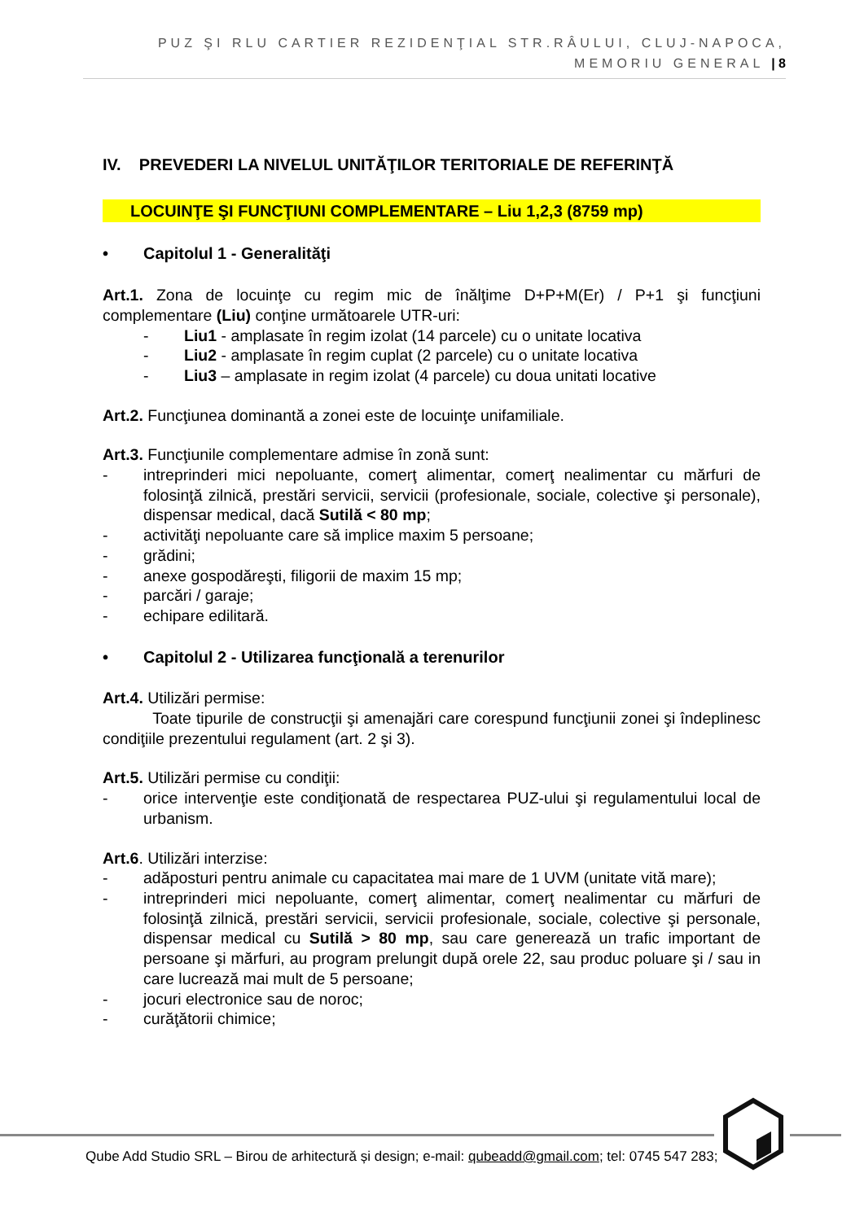PUZ ŞI RLU CARTIER REZIDENŢIAL STR.RÂULUI, CLUJ-NAPOCA,
MEMORIU GENERAL | 8
IV. PREVEDERI LA NIVELUL UNITĂŢILOR TERITORIALE DE REFERINŢĂ
LOCUINŢE ŞI FUNCŢIUNI COMPLEMENTARE – Liu 1,2,3 (8759 mp)
• Capitolul 1 - Generalităţi
Art.1. Zona de locuinţe cu regim mic de înălţime D+P+M(Er) / P+1 şi funcţiuni complementare (Liu) conţine următoarele UTR-uri:
- Liu1 - amplasate în regim izolat (14 parcele) cu o unitate locativa
- Liu2 - amplasate în regim cuplat (2 parcele) cu o unitate locativa
- Liu3 – amplasate in regim izolat (4 parcele) cu doua unitati locative
Art.2. Funcţiunea dominantă a zonei este de locuinţe unifamiliale.
Art.3. Funcţiunile complementare admise în zonă sunt:
- intreprinderi mici nepoluante, comerţ alimentar, comerţ nealimentar cu mărfuri de folosinţă zilnică, prestări servicii, servicii (profesionale, sociale, colective şi personale), dispensar medical, dacă Sutilă < 80 mp;
- activităţi nepoluante care să implice maxim 5 persoane;
- grădini;
- anexe gospodăreşti, filigorii de maxim 15 mp;
- parcări / garaje;
- echipare edilitară.
• Capitolul 2 - Utilizarea funcţională a terenurilor
Art.4. Utilizări permise:
Toate tipurile de construcţii şi amenajări care corespund funcţiunii zonei şi îndeplinesc condiţiile prezentului regulament (art. 2 şi 3).
Art.5. Utilizări permise cu condiţii:
- orice intervenţie este condiţionată de respectarea PUZ-ului şi regulamentului local de urbanism.
Art.6. Utilizări interzise:
- adăposturi pentru animale cu capacitatea mai mare de 1 UVM (unitate vită mare);
- intreprinderi mici nepoluante, comerţ alimentar, comerţ nealimentar cu mărfuri de folosinţă zilnică, prestări servicii, servicii profesionale, sociale, colective şi personale, dispensar medical cu Sutilă > 80 mp, sau care generează un trafic important de persoane şi mărfuri, au program prelungit după orele 22, sau produc poluare şi / sau in care lucrează mai mult de 5 persoane;
- jocuri electronice sau de noroc;
- curăţătorii chimice;
Qube Add Studio SRL – Birou de arhitectură și design; e-mail: qubeadd@gmail.com; tel: 0745 547 283;